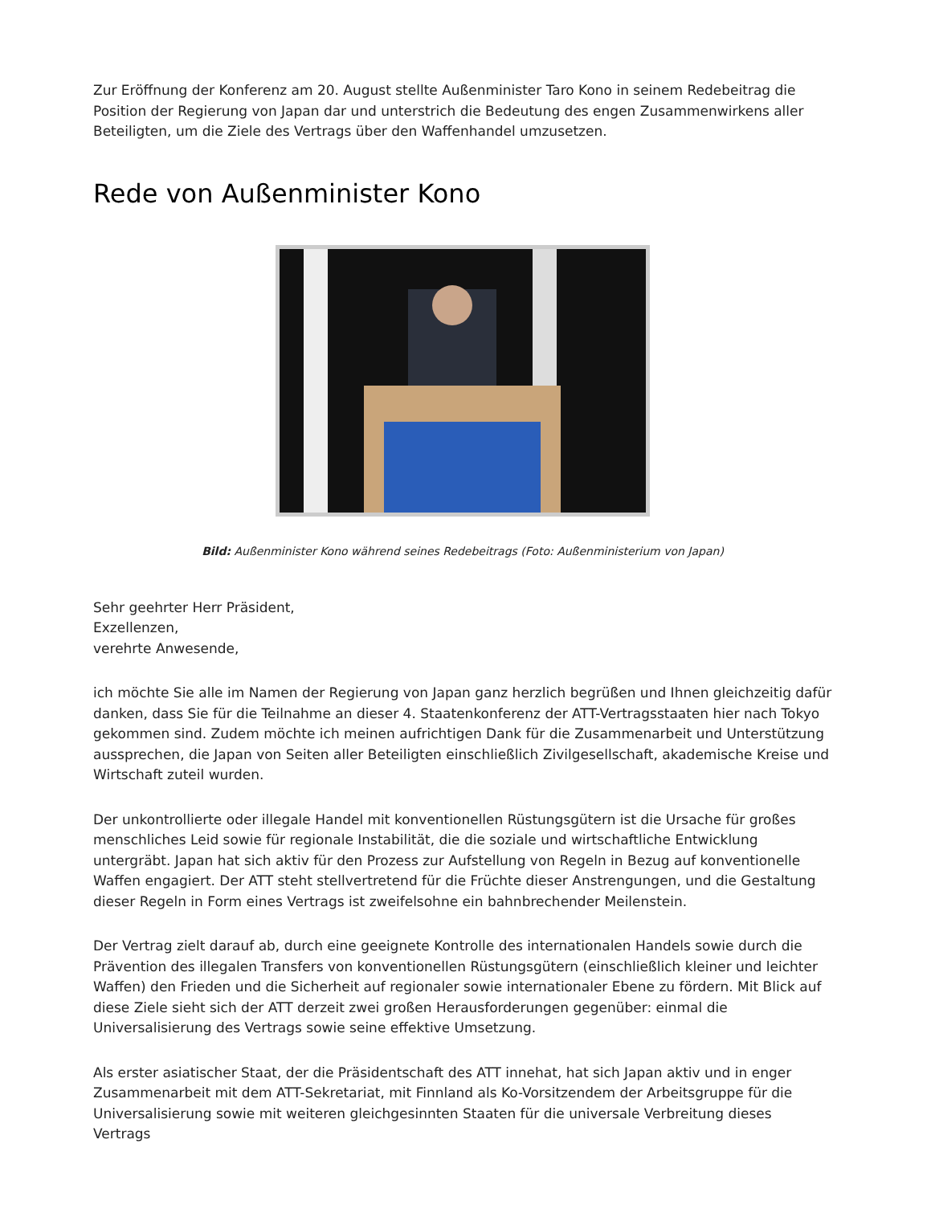Zur Eröffnung der Konferenz am 20. August stellte Außenminister Taro Kono in seinem Redebeitrag die Position der Regierung von Japan dar und unterstrich die Bedeutung des engen Zusammenwirkens aller Beteiligten, um die Ziele des Vertrags über den Waffenhandel umzusetzen.
Rede von Außenminister Kono
Bild: Außenminister Kono während seines Redebeitrags (Foto: Außenministerium von Japan)
Sehr geehrter Herr Präsident,
Exzellenzen,
verehrte Anwesende,
ich möchte Sie alle im Namen der Regierung von Japan ganz herzlich begrüßen und Ihnen gleichzeitig dafür danken, dass Sie für die Teilnahme an dieser 4. Staatenkonferenz der ATT-Vertragsstaaten hier nach Tokyo gekommen sind. Zudem möchte ich meinen aufrichtigen Dank für die Zusammenarbeit und Unterstützung aussprechen, die Japan von Seiten aller Beteiligten einschließlich Zivilgesellschaft, akademische Kreise und Wirtschaft zuteil wurden.
Der unkontrollierte oder illegale Handel mit konventionellen Rüstungsgütern ist die Ursache für großes menschliches Leid sowie für regionale Instabilität, die die soziale und wirtschaftliche Entwicklung untergräbt. Japan hat sich aktiv für den Prozess zur Aufstellung von Regeln in Bezug auf konventionelle Waffen engagiert. Der ATT steht stellvertretend für die Früchte dieser Anstrengungen, und die Gestaltung dieser Regeln in Form eines Vertrags ist zweifelsohne ein bahnbrechender Meilenstein.
Der Vertrag zielt darauf ab, durch eine geeignete Kontrolle des internationalen Handels sowie durch die Prävention des illegalen Transfers von konventionellen Rüstungsgütern (einschließlich kleiner und leichter Waffen) den Frieden und die Sicherheit auf regionaler sowie internationaler Ebene zu fördern. Mit Blick auf diese Ziele sieht sich der ATT derzeit zwei großen Herausforderungen gegenüber: einmal die Universalisierung des Vertrags sowie seine effektive Umsetzung.
Als erster asiatischer Staat, der die Präsidentschaft des ATT innehat, hat sich Japan aktiv und in enger Zusammenarbeit mit dem ATT-Sekretariat, mit Finnland als Ko-Vorsitzendem der Arbeitsgruppe für die Universalisierung sowie mit weiteren gleichgesinnten Staaten für die universale Verbreitung dieses Vertrags